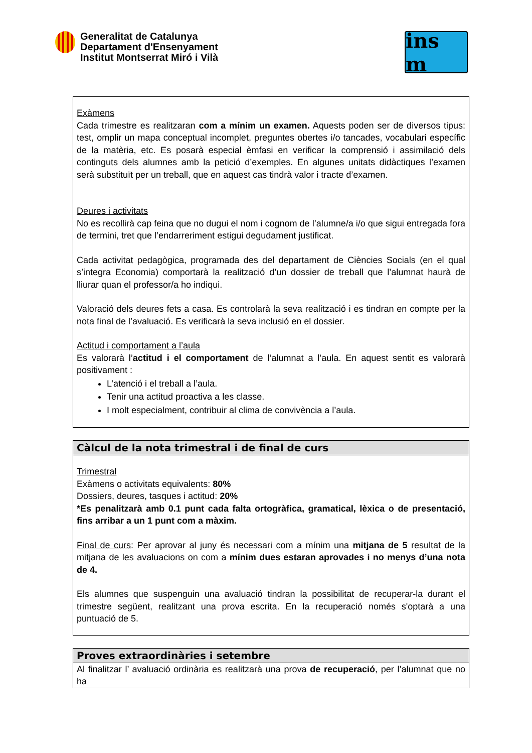Generalitat de Catalunya
Departament d'Ensenyament
Institut Montserrat Miró i Vilà
ins m
Exàmens
Cada trimestre es realitzaran com a mínim un examen. Aquests poden ser de diversos tipus: test, omplir un mapa conceptual incomplet, preguntes obertes i/o tancades, vocabulari específic de la matèria, etc. Es posarà especial èmfasi en verificar la comprensió i assimilació dels continguts dels alumnes amb la petició d’exemples. En algunes unitats didàctiques l’examen serà substituït per un treball, que en aquest cas tindrà valor i tracte d’examen.
Deures i activitats
No es recollirà cap feina que no dugui el nom i cognom de l’alumne/a i/o que sigui entregada fora de termini, tret que l’endarreriment estigui degudament justificat.
Cada activitat pedagògica, programada des del departament de Ciències Socials (en el qual s’integra Economia) comportarà la realització d’un dossier de treball que l’alumnat haurà de lliurar quan el professor/a ho indiqui.
Valoració dels deures fets a casa. Es controlarà la seva realització i es tindran en compte per la nota final de l’avaluació. Es verificarà la seva inclusió en el dossier.
Actitud i comportament a l’aula
Es valorarà l’actitud i el comportament de l’alumnat a l’aula. En aquest sentit es valorarà positivament :
L’atenció i el treball a l’aula.
Tenir una actitud proactiva a les classe.
I molt especialment, contribuir al clima de convivència a l’aula.
Càlcul de la nota trimestral i de final de curs
Trimestral
Exàmens o activitats equivalents: 80%
Dossiers, deures, tasques i actitud: 20%
*Es penalitzarà amb 0.1 punt cada falta ortogràfica, gramatical, lèxica o de presentació, fins arribar a un 1 punt com a màxim.
Final de curs: Per aprovar al juny és necessari com a mínim una mitjana de 5 resultat de la mitjana de les avaluacions on com a mínim dues estaran aprovades i no menys d’una nota de 4.
Els alumnes que suspenguin una avaluació tindran la possibilitat de recuperar-la durant el trimestre següent, realitzant una prova escrita. En la recuperació només s'optarà a una puntuació de 5.
Proves extraordinàries i setembre
Al finalitzar l’ avaluació ordinària es realitzarà una prova de recuperació, per l’alumnat que no ha